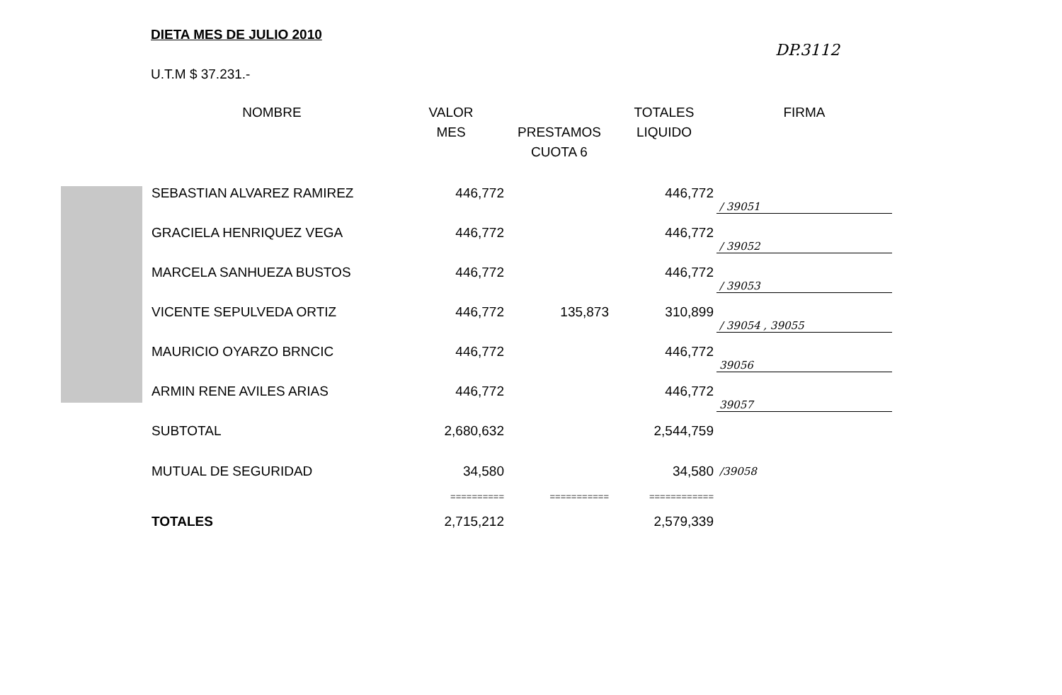DIETA MES DE JULIO 2010
DP.3112
U.T.M $ 37.231.-
| NOMBRE | VALOR MES | PRESTAMOS CUOTA 6 | TOTALES LIQUIDO | FIRMA |
| --- | --- | --- | --- | --- |
| SEBASTIAN ALVAREZ RAMIREZ | 446,772 | | 446,772 | / 39051 |
| GRACIELA HENRIQUEZ VEGA | 446,772 | | 446,772 | / 39052 |
| MARCELA SANHUEZA BUSTOS | 446,772 | | 446,772 | / 39053 |
| VICENTE SEPULVEDA ORTIZ | 446,772 | 135,873 | 310,899 | / 39054 , 39055 |
| MAURICIO OYARZO BRNCIC | 446,772 | | 446,772 | 39056 |
| ARMIN RENE AVILES ARIAS | 446,772 | | 446,772 | 39057 |
| SUBTOTAL | 2,680,632 | | 2,544,759 | |
| MUTUAL DE SEGURIDAD | 34,580 | | 34,580 | /39058 |
| | ========== | =========== | ============ | |
| TOTALES | 2,715,212 | | 2,579,339 | |